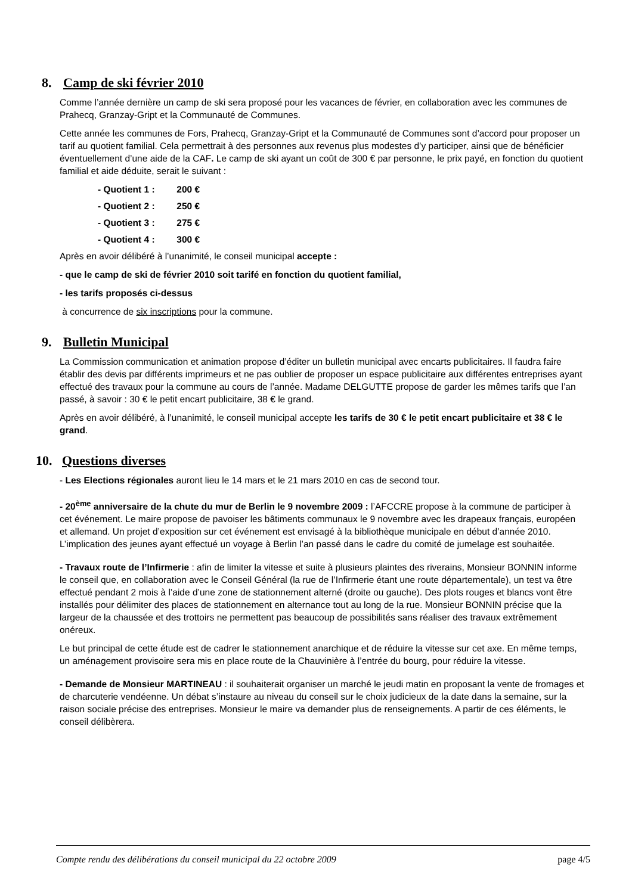8. Camp de ski février 2010
Comme l’année dernière un camp de ski sera proposé pour les vacances de février, en collaboration avec les communes de Prahecq, Granzay-Gript et la Communauté de Communes.
Cette année les communes de Fors, Prahecq, Granzay-Gript et la Communauté de Communes sont d’accord pour proposer un tarif au quotient familial. Cela permettrait à des personnes aux revenus plus modestes d’y participer, ainsi que de bénéficier éventuellement d’une aide de la CAF. Le camp de ski ayant un coût de 300 € par personne, le prix payé, en fonction du quotient familial et aide déduite, serait le suivant :
- Quotient 1 : 200 €
- Quotient 2 : 250 €
- Quotient 3 : 275 €
- Quotient 4 : 300 €
Après en avoir délibéré à l’unanimité, le conseil municipal accepte :
- que le camp de ski de février 2010 soit tarifé en fonction du quotient familial,
- les tarifs proposés ci-dessus
à concurrence de six inscriptions pour la commune.
9. Bulletin Municipal
La Commission communication et animation propose d’éditer un bulletin municipal avec encarts publicitaires. Il faudra faire établir des devis par différents imprimeurs et ne pas oublier de proposer un espace publicitaire aux différentes entreprises ayant effectué des travaux pour la commune au cours de l’année. Madame DELGUTTE propose de garder les mêmes tarifs que l’an passé, à savoir : 30 € le petit encart publicitaire, 38 € le grand.
Après en avoir délibéré, à l’unanimité, le conseil municipal accepte les tarifs de 30 € le petit encart publicitaire et 38 € le grand.
10. Questions diverses
- Les Elections régionales auront lieu le 14 mars et le 21 mars 2010 en cas de second tour.
- 20<sup>ème</sup> anniversaire de la chute du mur de Berlin le 9 novembre 2009 : l’AFCCRE propose à la commune de participer à cet événement. Le maire propose de pavoiser les bâtiments communaux le 9 novembre avec les drapeaux français, européen et allemand. Un projet d’exposition sur cet événement est envisagé à la bibliothèque municipale en début d’année 2010. L’implication des jeunes ayant effectué un voyage à Berlin l’an passé dans le cadre du comité de jumelage est souhaitée.
- Travaux route de l’Infirmerie : afin de limiter la vitesse et suite à plusieurs plaintes des riverains, Monsieur BONNIN informe le conseil que, en collaboration avec le Conseil Général (la rue de l’Infirmerie étant une route départementale), un test va être effectué pendant 2 mois à l’aide d’une zone de stationnement alterné (droite ou gauche). Des plots rouges et blancs vont être installés pour délimiter des places de stationnement en alternance tout au long de la rue. Monsieur BONNIN précise que la largeur de la chaussée et des trottoirs ne permettent pas beaucoup de possibilités sans réaliser des travaux extrêmement onéreux.
Le but principal de cette étude est de cadrer le stationnement anarchique et de réduire la vitesse sur cet axe. En même temps, un aménagement provisoire sera mis en place route de la Chauvinière à l’entrée du bourg, pour réduire la vitesse.
- Demande de Monsieur MARTINEAU : il souhaiterait organiser un marché le jeudi matin en proposant la vente de fromages et de charcuterie vendéenne. Un débat s’instaure au niveau du conseil sur le choix judicieux de la date dans la semaine, sur la raison sociale précise des entreprises. Monsieur le maire va demander plus de renseignements. A partir de ces éléments, le conseil délibèrera.
Compte rendu des délibérations du conseil municipal du 22 octobre 2009 page 4/5